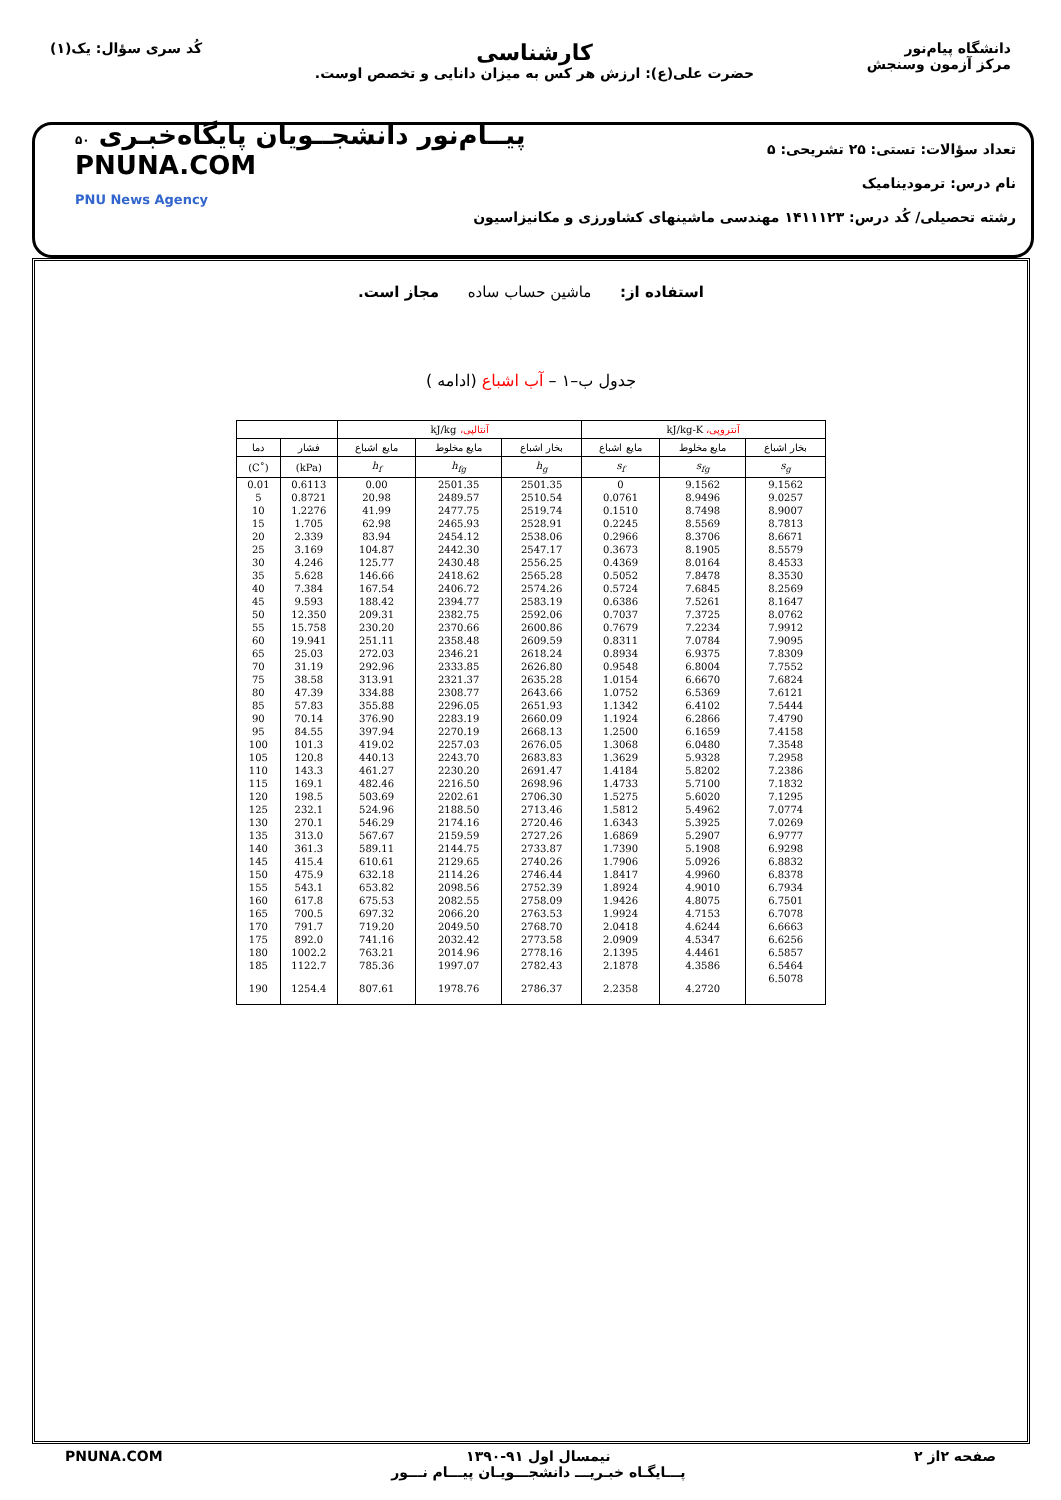دانشگاه پیام‌نور
مرکز آزمون وسنجش
کارشناسی
حضرت علی(ع): ارزش هر کس به میزان دانایی و تخصص اوست.
کُد سری سؤال: یک(۱)
تعداد سؤالات: تستی: ۲۵ تشریحی: ۵
نام درس: ترمودینامیک
رشته تحصیلی/ کُد درس: ۱۴۱۱۱۲۳ مهندسی ماشینهای کشاورزی و مکانیزاسیون
۵۰ پیــام‌نور دانشجــویان پایگاه‌خبـری
PNUNA.COM
PNU News Agency
استفاده از: ماشین حساب ساده مجاز است.
جدول ب–۱ – آب اشباع (ادامه )
| آنتروپی، kJ/kg-K | | | آنتالپی، kJ/kg | | | | |
| --- | --- | --- | --- | --- | --- | --- | --- |
| بخار اشباع | مایع مخلوط | مایع اشباع | بخار اشباع | مایع مخلوط | مایع اشباع | فشار | دما |
| s<sub>g</sub> | s<sub>fg</sub> | s<sub>f</sub> | h<sub>g</sub> | h<sub>fg</sub> | h<sub>f</sub> | (kPa) | (˚C) |
| 9.1562 | 9.1562 | 0 | 2501.35 | 2501.35 | 0.00 | 0.6113 | 0.01 |
| 9.0257 | 8.9496 | 0.0761 | 2510.54 | 2489.57 | 20.98 | 0.8721 | 5 |
| 8.9007 | 8.7498 | 0.1510 | 2519.74 | 2477.75 | 41.99 | 1.2276 | 10 |
| 8.7813 | 8.5569 | 0.2245 | 2528.91 | 2465.93 | 62.98 | 1.705 | 15 |
| 8.6671 | 8.3706 | 0.2966 | 2538.06 | 2454.12 | 83.94 | 2.339 | 20 |
| 8.5579 | 8.1905 | 0.3673 | 2547.17 | 2442.30 | 104.87 | 3.169 | 25 |
| 8.4533 | 8.0164 | 0.4369 | 2556.25 | 2430.48 | 125.77 | 4.246 | 30 |
| 8.3530 | 7.8478 | 0.5052 | 2565.28 | 2418.62 | 146.66 | 5.628 | 35 |
| 8.2569 | 7.6845 | 0.5724 | 2574.26 | 2406.72 | 167.54 | 7.384 | 40 |
| 8.1647 | 7.5261 | 0.6386 | 2583.19 | 2394.77 | 188.42 | 9.593 | 45 |
| 8.0762 | 7.3725 | 0.7037 | 2592.06 | 2382.75 | 209.31 | 12.350 | 50 |
| 7.9912 | 7.2234 | 0.7679 | 2600.86 | 2370.66 | 230.20 | 15.758 | 55 |
| 7.9095 | 7.0784 | 0.8311 | 2609.59 | 2358.48 | 251.11 | 19.941 | 60 |
| 7.8309 | 6.9375 | 0.8934 | 2618.24 | 2346.21 | 272.03 | 25.03 | 65 |
| 7.7552 | 6.8004 | 0.9548 | 2626.80 | 2333.85 | 292.96 | 31.19 | 70 |
| 7.6824 | 6.6670 | 1.0154 | 2635.28 | 2321.37 | 313.91 | 38.58 | 75 |
| 7.6121 | 6.5369 | 1.0752 | 2643.66 | 2308.77 | 334.88 | 47.39 | 80 |
| 7.5444 | 6.4102 | 1.1342 | 2651.93 | 2296.05 | 355.88 | 57.83 | 85 |
| 7.4790 | 6.2866 | 1.1924 | 2660.09 | 2283.19 | 376.90 | 70.14 | 90 |
| 7.4158 | 6.1659 | 1.2500 | 2668.13 | 2270.19 | 397.94 | 84.55 | 95 |
| 7.3548 | 6.0480 | 1.3068 | 2676.05 | 2257.03 | 419.02 | 101.3 | 100 |
| 7.2958 | 5.9328 | 1.3629 | 2683.83 | 2243.70 | 440.13 | 120.8 | 105 |
| 7.2386 | 5.8202 | 1.4184 | 2691.47 | 2230.20 | 461.27 | 143.3 | 110 |
| 7.1832 | 5.7100 | 1.4733 | 2698.96 | 2216.50 | 482.46 | 169.1 | 115 |
| 7.1295 | 5.6020 | 1.5275 | 2706.30 | 2202.61 | 503.69 | 198.5 | 120 |
| 7.0774 | 5.4962 | 1.5812 | 2713.46 | 2188.50 | 524.96 | 232.1 | 125 |
| 7.0269 | 5.3925 | 1.6343 | 2720.46 | 2174.16 | 546.29 | 270.1 | 130 |
| 6.9777 | 5.2907 | 1.6869 | 2727.26 | 2159.59 | 567.67 | 313.0 | 135 |
| 6.9298 | 5.1908 | 1.7390 | 2733.87 | 2144.75 | 589.11 | 361.3 | 140 |
| 6.8832 | 5.0926 | 1.7906 | 2740.26 | 2129.65 | 610.61 | 415.4 | 145 |
| 6.8378 | 4.9960 | 1.8417 | 2746.44 | 2114.26 | 632.18 | 475.9 | 150 |
| 6.7934 | 4.9010 | 1.8924 | 2752.39 | 2098.56 | 653.82 | 543.1 | 155 |
| 6.7501 | 4.8075 | 1.9426 | 2758.09 | 2082.55 | 675.53 | 617.8 | 160 |
| 6.7078 | 4.7153 | 1.9924 | 2763.53 | 2066.20 | 697.32 | 700.5 | 165 |
| 6.6663 | 4.6244 | 2.0418 | 2768.70 | 2049.50 | 719.20 | 791.7 | 170 |
| 6.6256 | 4.5347 | 2.0909 | 2773.58 | 2032.42 | 741.16 | 892.0 | 175 |
| 6.5857 | 4.4461 | 2.1395 | 2778.16 | 2014.96 | 763.21 | 1002.2 | 180 |
| 6.5464 | 4.3586 | 2.1878 | 2782.43 | 1997.07 | 785.36 | 1122.7 | 185 |
| 6.5078 | 4.2720 | 2.2358 | 2786.37 | 1978.76 | 807.61 | 1254.4 | 190 |
صفحه ۲از ۲ نیمسال اول ۹۱-۱۳۹۰
پـــایگـاه خبـریـــ دانشجـــویـان پیـــام نـــور PNUNA.COM